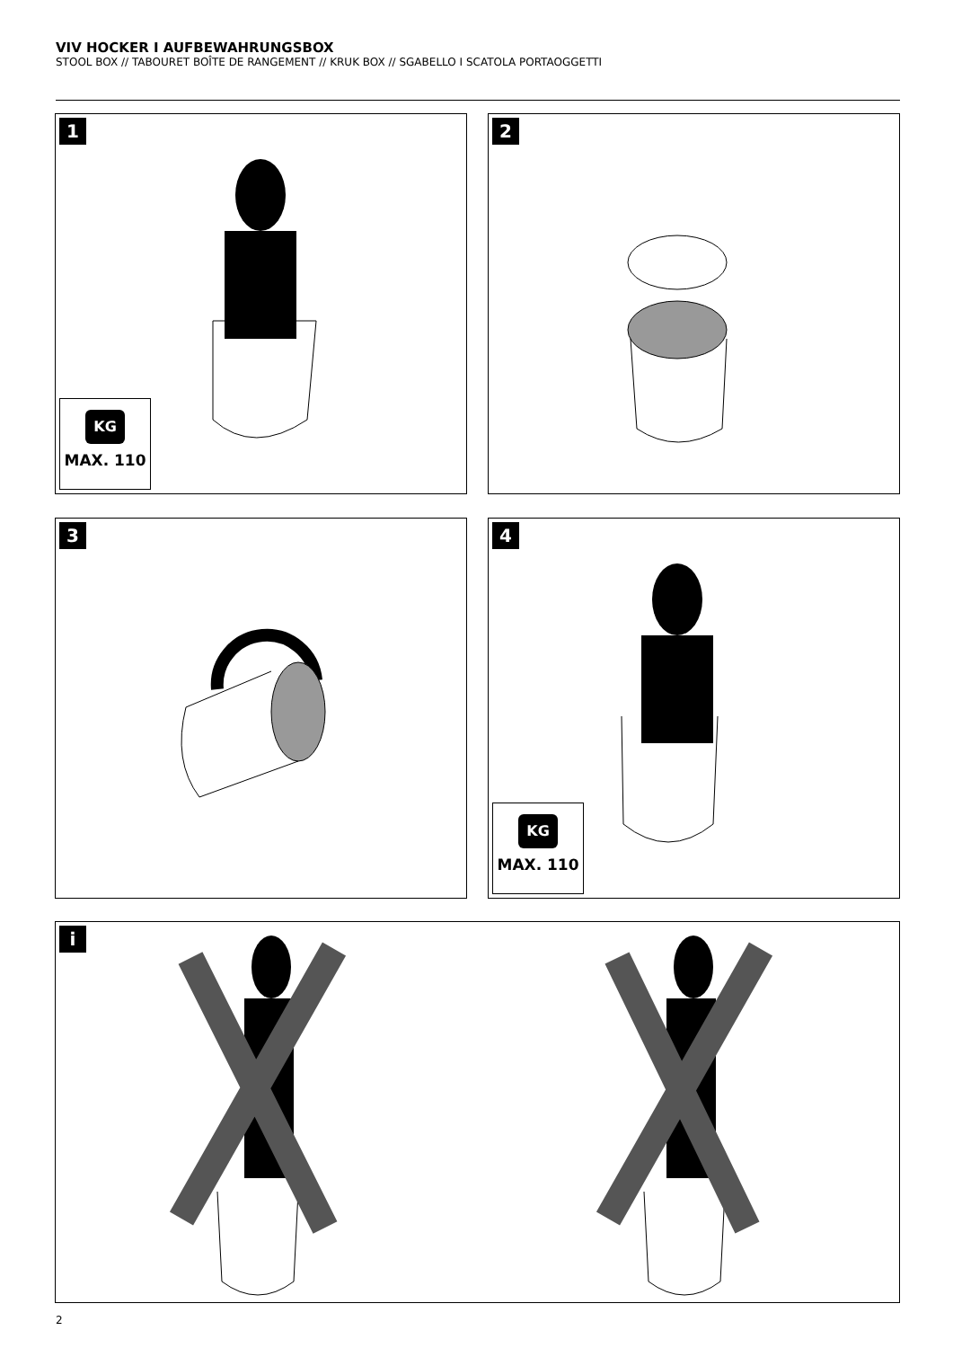VIV HOCKER I AUFBEWAHRUNGSBOX
STOOL BOX // TABOURET BOÎTE DE RANGEMENT // KRUK BOX // SGABELLO I SCATOLA PORTAOGGETTI
1
KG
MAX. 110
2
3
4
KG
MAX. 110
i
2